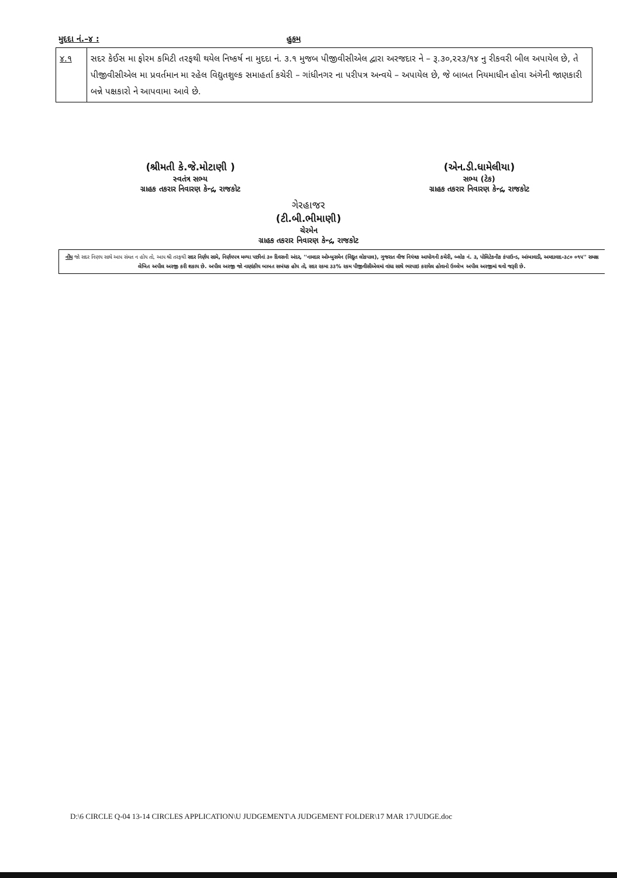મુદદા નં.–૪ : હુકમ
| ૪.૧ | સદર કેઈસ મા ફોરમ કમિટી તરફથી થયેલ નિષ્કર્ષ ના મુદદા નં. ૩.૧ મુજબ પીજીવીસીએલ દ્વારા અરજદાર ને – રૂ.૩૦,૨૨૩/૧૪ નુ રીકવરી બીલ અપાયેલ છે, તે પીજીવીસીએલ મા પ્રવર્તમાન મા રહેલ વિદ્યુતશુલ્ક સમાહર્તા કચેરી – ગાંધીનગર ના પરીપત્ર અન્વયે – અપાયેલ છે, જે બાબત નિયમાધીન હોવા અંગેની જાણકારી બન્ને પક્ષકારો ને આપવામા આવે છે. |
(શ્રીમતી કે.જે.મોટાણી )
સ્વતંત્ર સભ્ય
ગ્રાહક તકરાર નિવારણ કેન્દ્ર, રાજકોટ
(એન.ડી.ધામેલીયા)
સભ્ય (ટેક)
ગ્રાહક તકરાર નિવારણ કેન્દ્ર, રાજકોટ
ગેરહાજર
(ટી.બી.ભીમાણી)
ચેરમેન
ગ્રાહક તકરાર નિવારણ કેન્દ્ર, રાજકોટ
નોંધ જો સદર નિણય સાથે આપ સંમત ન હોય તો, આપ શ્રી તરફથી સદર નિર્ણય સામે, નિર્ણયપત્ર મળ્યા પછીનાં ૩૦ દિવસની અંદર, ''નામદાર ઓમ્બુસમેન (વિદ્યુત લોકપાલ), ગુજરાત વીજ નિયંત્રક આયોગની કચેરી, બ્લોક નં. ૩, પોલિટેકનીક કંપાઉન્ડ, આંબાવાડી, અમદાવાદ-૩૮૦ ૦૧૫'' સમક્ષ લેખિત અપીલ અરજી કરી શકાય છે. અપીલ અરજી જો નાણાંકીય બાબત સબંધક હોય તો, સદર રકમા ૩૩% રકમ પીજીવીસીએલમાં વાંધા સાથે ભરપાઇ કરાયેલ હોવાનો ઉલ્લેખ અપીલ અરજીમાં થવો જરૂરી છે.
D:\6 CIRCLE Q-04 13-14 CIRCLES APPLICATION\U JUDGEMENT\A JUDGEMENT FOLDER\17 MAR 17\JUDGE.doc